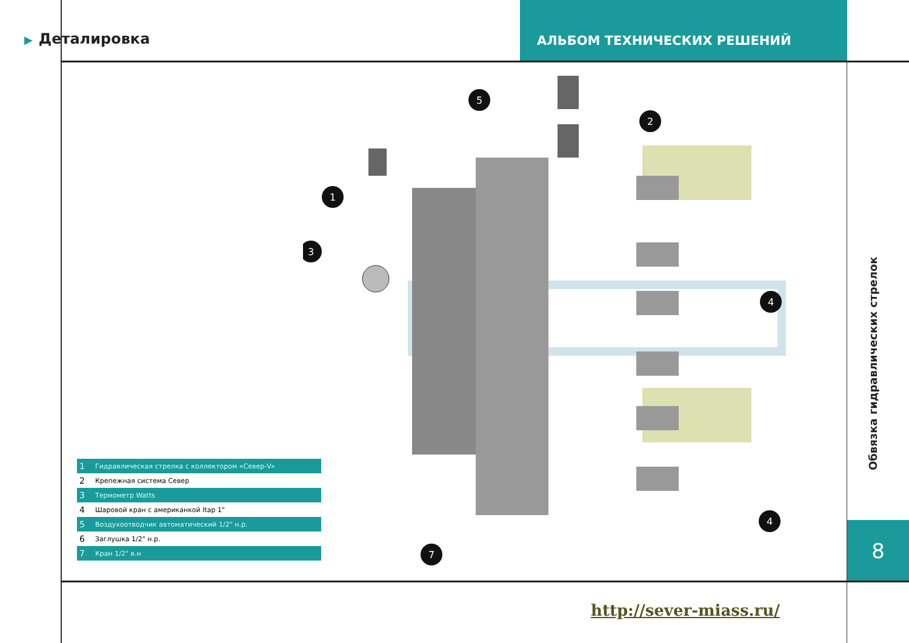▶ Деталировка
АЛЬБОМ ТЕХНИЧЕСКИХ РЕШЕНИЙ
1
5
2
3
4
4
7
| 1 | Гидравлическая стрелка с коллектором «Север-V» |
| 2 | Крепежная система Север |
| 3 | Термометр Watts |
| 4 | Шаровой кран с американкой Itap 1" |
| 5 | Воздухоотводчик автоматический 1/2" н.р. |
| 6 | Заглушка 1/2" н.р. |
| 7 | Кран 1/2" в.н |
Обвязка гидравлических стрелок
8
http://sever-miass.ru/